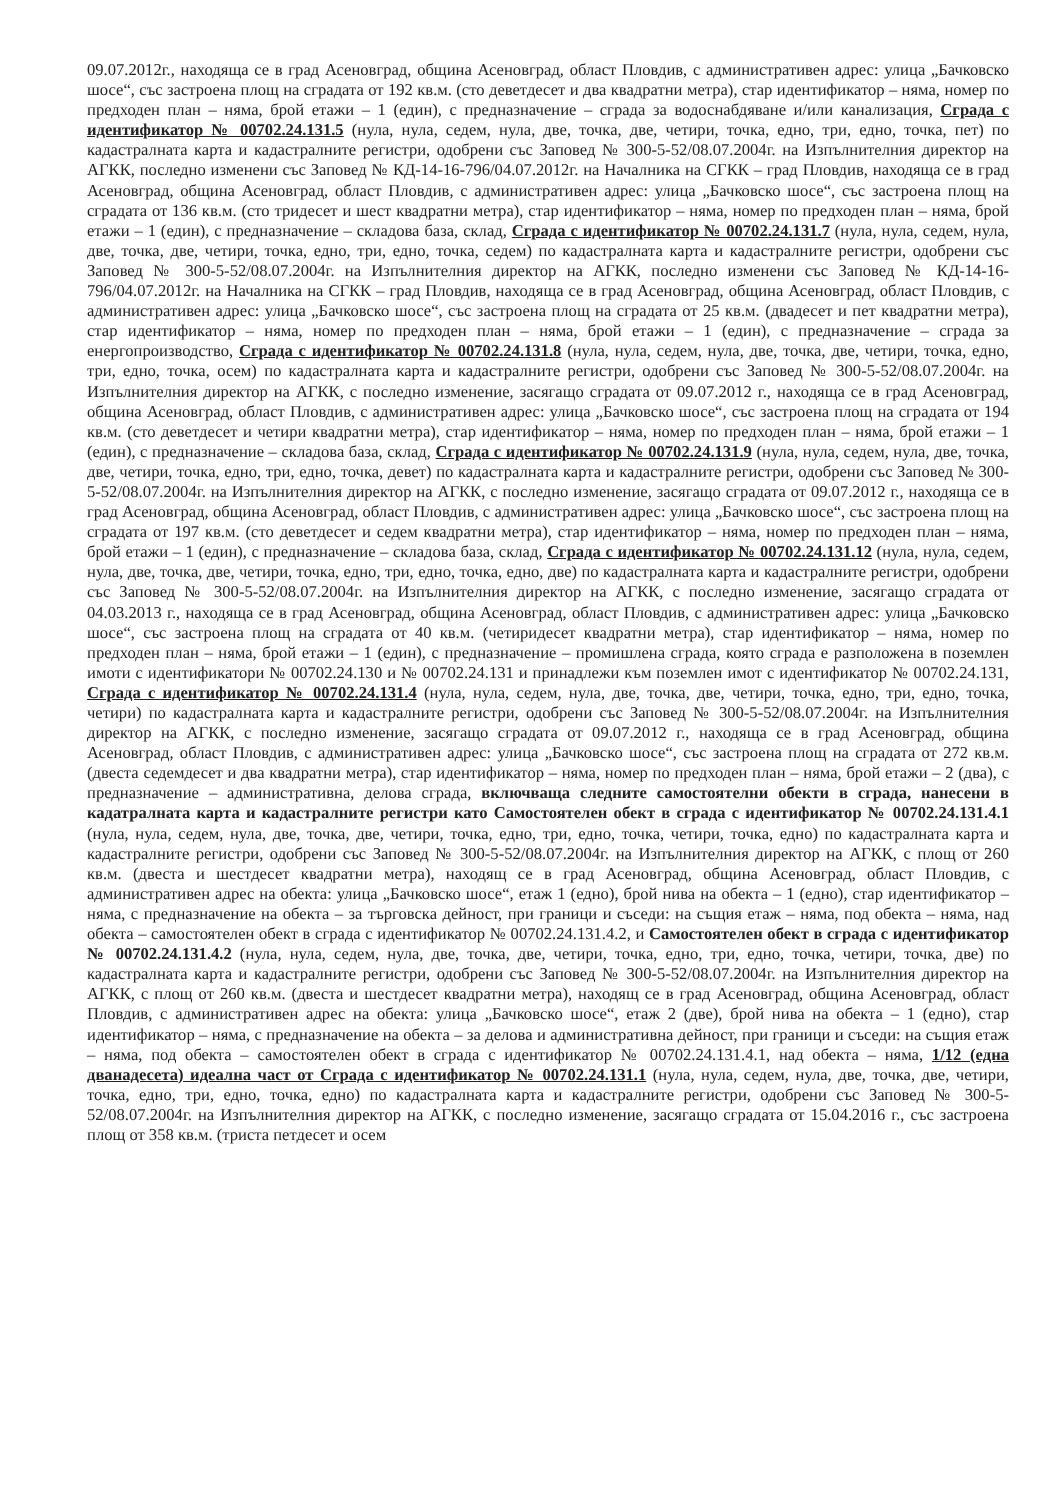09.07.2012г., находяща се в град Асеновград, община Асеновград, област Пловдив, с административен адрес: улица „Бачковско шосе“, със застроена площ на сградата от 192 кв.м. (сто деветдесет и два квадратни метра), стар идентификатор – няма, номер по предходен план – няма, брой етажи – 1 (един), с предназначение – сграда за водоснабдяване и/или канализация, Сграда с идентификатор № 00702.24.131.5 (нула, нула, седем, нула, две, точка, две, четири, точка, едно, три, едно, точка, пет) по кадастралната карта и кадастралните регистри, одобрени със Заповед № 300-5-52/08.07.2004г. на Изпълнителния директор на АГКК, последно изменени със Заповед № КД-14-16-796/04.07.2012г. на Началника на СГКК – град Пловдив, находяща се в град Асеновград, община Асеновград, област Пловдив, с административен адрес: улица „Бачковско шосе“, със застроена площ на сградата от 136 кв.м. (сто тридесет и шест квадратни метра), стар идентификатор – няма, номер по предходен план – няма, брой етажи – 1 (един), с предназначение – складова база, склад, Сграда с идентификатор № 00702.24.131.7 (нула, нула, седем, нула, две, точка, две, четири, точка, едно, три, едно, точка, седем) по кадастралната карта и кадастралните регистри, одобрени със Заповед № 300-5-52/08.07.2004г. на Изпълнителния директор на АГКК, последно изменени със Заповед № КД-14-16-796/04.07.2012г. на Началника на СГКК – град Пловдив, находяща се в град Асеновград, община Асеновград, област Пловдив, с административен адрес: улица „Бачковско шосе“, със застроена площ на сградата от 25 кв.м. (двадесет и пет квадратни метра), стар идентификатор – няма, номер по предходен план – няма, брой етажи – 1 (един), с предназначение – сграда за енергопроизводство, Сграда с идентификатор № 00702.24.131.8 (нула, нула, седем, нула, две, точка, две, четири, точка, едно, три, едно, точка, осем) по кадастралната карта и кадастралните регистри, одобрени със Заповед № 300-5-52/08.07.2004г. на Изпълнителния директор на АГКК, с последно изменение, засягащо сградата от 09.07.2012 г., находяща се в град Асеновград, община Асеновград, област Пловдив, с административен адрес: улица „Бачковско шосе“, със застроена площ на сградата от 194 кв.м. (сто деветдесет и четири квадратни метра), стар идентификатор – няма, номер по предходен план – няма, брой етажи – 1 (един), с предназначение – складова база, склад, Сграда с идентификатор № 00702.24.131.9 (нула, нула, седем, нула, две, точка, две, четири, точка, едно, три, едно, точка, девет) по кадастралната карта и кадастралните регистри, одобрени със Заповед № 300-5-52/08.07.2004г. на Изпълнителния директор на АГКК, с последно изменение, засягащо сградата от 09.07.2012 г., находяща се в град Асеновград, община Асеновград, област Пловдив, с административен адрес: улица „Бачковско шосе“, със застроена площ на сградата от 197 кв.м. (сто деветдесет и седем квадратни метра), стар идентификатор – няма, номер по предходен план – няма, брой етажи – 1 (един), с предназначение – складова база, склад, Сграда с идентификатор № 00702.24.131.12 (нула, нула, седем, нула, две, точка, две, четири, точка, едно, три, едно, точка, едно, две) по кадастралната карта и кадастралните регистри, одобрени със Заповед № 300-5-52/08.07.2004г. на Изпълнителния директор на АГКК, с последно изменение, засягащо сградата от 04.03.2013 г., находяща се в град Асеновград, община Асеновград, област Пловдив, с административен адрес: улица „Бачковско шосе“, със застроена площ на сградата от 40 кв.м. (четиридесет квадратни метра), стар идентификатор – няма, номер по предходен план – няма, брой етажи – 1 (един), с предназначение – промишлена сграда, която сграда е разположена в поземлен имоти с идентификатори № 00702.24.130 и № 00702.24.131 и принадлежи към поземлен имот с идентификатор № 00702.24.131, Сграда с идентификатор № 00702.24.131.4 (нула, нула, седем, нула, две, точка, две, четири, точка, едно, три, едно, точка, четири) по кадастралната карта и кадастралните регистри, одобрени със Заповед № 300-5-52/08.07.2004г. на Изпълнителния директор на АГКК, с последно изменение, засягащо сградата от 09.07.2012 г., находяща се в град Асеновград, община Асеновград, област Пловдив, с административен адрес: улица „Бачковско шосе“, със застроена площ на сградата от 272 кв.м. (двеста седемдесет и два квадратни метра), стар идентификатор – няма, номер по предходен план – няма, брой етажи – 2 (два), с предназначение – административна, делова сграда, включваща следните самостоятелни обекти в сграда, нанесени в кадатралната карта и кадастралните регистри като Самостоятелен обект в сграда с идентификатор № 00702.24.131.4.1 (нула, нула, седем, нула, две, точка, две, четири, точка, едно, три, едно, точка, четири, точка, едно) по кадастралната карта и кадастралните регистри, одобрени със Заповед № 300-5-52/08.07.2004г. на Изпълнителния директор на АГКК, с площ от 260 кв.м. (двеста и шестдесет квадратни метра), находящ се в град Асеновград, община Асеновград, област Пловдив, с административен адрес на обекта: улица „Бачковско шосе“, етаж 1 (едно), брой нива на обекта – 1 (едно), стар идентификатор – няма, с предназначение на обекта – за търговска дейност, при граници и съседи: на същия етаж – няма, под обекта – няма, над обекта – самостоятелен обект в сграда с идентификатор № 00702.24.131.4.2, и Самостоятелен обект в сграда с идентификатор № 00702.24.131.4.2 (нула, нула, седем, нула, две, точка, две, четири, точка, едно, три, едно, точка, четири, точка, две) по кадастралната карта и кадастралните регистри, одобрени със Заповед № 300-5-52/08.07.2004г. на Изпълнителния директор на АГКК, с площ от 260 кв.м. (двеста и шестдесет квадратни метра), находящ се в град Асеновград, община Асеновград, област Пловдив, с административен адрес на обекта: улица „Бачковско шосе“, етаж 2 (две), брой нива на обекта – 1 (едно), стар идентификатор – няма, с предназначение на обекта – за делова и административна дейност, при граници и съседи: на същия етаж – няма, под обекта – самостоятелен обект в сграда с идентификатор № 00702.24.131.4.1, над обекта – няма, 1/12 (една дванадесета) идеална част от Сграда с идентификатор № 00702.24.131.1 (нула, нула, седем, нула, две, точка, две, четири, точка, едно, три, едно, точка, едно) по кадастралната карта и кадастралните регистри, одобрени със Заповед № 300-5-52/08.07.2004г. на Изпълнителния директор на АГКК, с последно изменение, засягащо сградата от 15.04.2016 г., със застроена площ от 358 кв.м. (триста петдесет и осем